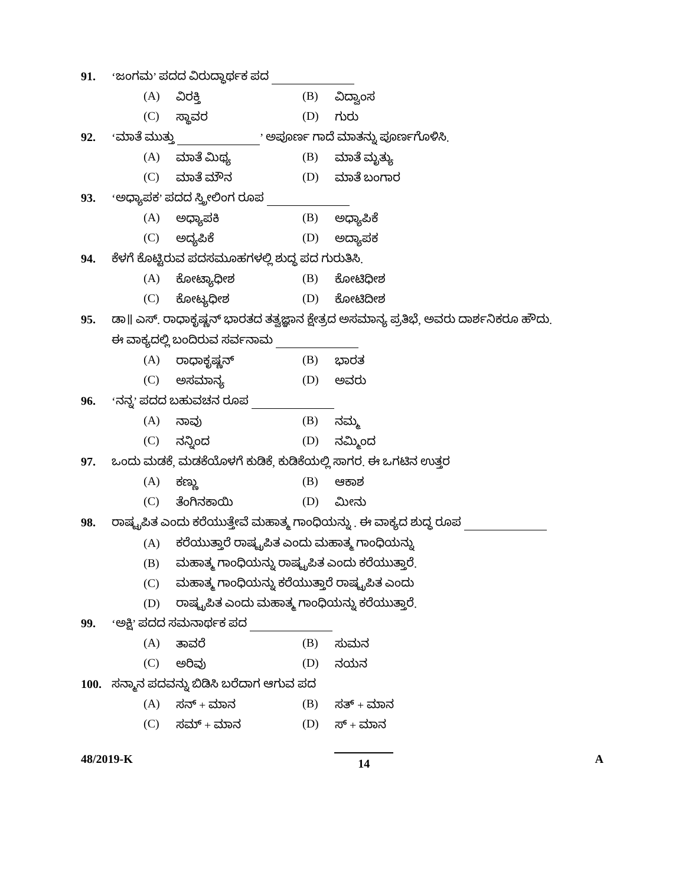91. ‘ಜಂಗಮ’ ಪದದ ವಿರುದ್ಧಾರ್ಥಕ ಪದ
(A) ವಿರಕ್ತಿ (B) ವಿದ್ವಾಂಸ
(C) ಸ್ಥಾವರ (D) ಗುರು
92. ‘ಮಾತೆ ಮುತ್ತು ’ ಅಪೂರ್ಣ ಗಾದೆ ಮಾತನ್ನು ಪೂರ್ಣಗೊಳಿಸಿ.
(A) ಮಾತೆ ಮಿಥ್ಯ (B) ಮಾತೆ ಮೃತ್ಯು
(C) ಮಾತೆ ಮೌನ (D) ಮಾತೆ ಬಂಗಾರ
93. ‘ಅಧ್ಯಾಪಕ’ ಪದದ ಸ್ತ್ರೀಲಿಂಗ ರೂಪ
(A) ಅಧ್ಯಾಪಕಿ (B) ಅಧ್ಯಾಪಿಕೆ
(C) ಅದ್ಯಪಿಕೆ (D) ಅದ್ಯಾಪಕ
94. ಕೆಳಗೆ ಕೊಟ್ಟಿರುವ ಪದಸಮೂಹಗಳಲ್ಲಿ ಶುದ್ಧ ಪದ ಗುರುತಿಸಿ.
(A) ಕೋಟ್ಯಾಧೀಶ (B) ಕೋಟಿಧೀಶ
(C) ಕೋಟ್ಯಧೀಶ (D) ಕೋಟಿದೀಶ
95. ಡಾ॥ ಎಸ್. ರಾಧಾಕೃಷ್ಣನ್ ಭಾರತದ ತತ್ವಜ್ಞಾನ ಕ್ಷೇತ್ರದ ಅಸಮಾನ್ಯ ಪ್ರತಿಭೆ, ಅವರು ದಾರ್ಶನಿಕರೂ ಹೌದು.
ಈ ವಾಕ್ಯದಲ್ಲಿ ಬಂದಿರುವ ಸರ್ವನಾಮ
(A) ರಾಧಾಕೃಷ್ಣನ್ (B) ಭಾರತ
(C) ಅಸಮಾನ್ಯ (D) ಅವರು
96. ‘ನನ್ನ’ ಪದದ ಬಹುವಚನ ರೂಪ
(A) ನಾವು (B) ನಮ್ಮ
(C) ನನ್ನಿಂದ (D) ನಮ್ಮಿಂದ
97. ಒಂದು ಮಡಕೆ, ಮಡಕೆಯೊಳಗೆ ಕುಡಿಕೆ, ಕುಡಿಕೆಯಲ್ಲಿ ಸಾಗರ. ಈ ಒಗಟಿನ ಉತ್ತರ
(A) ಕಣ್ಣು (B) ಆಕಾಶ
(C) ತೆಂಗಿನಕಾಯಿ (D) ಮೀನು
98. ರಾಷ್ಟ್ರಪಿತ ಎಂದು ಕರೆಯುತ್ತೇವೆ ಮಹಾತ್ಮ ಗಾಂಧಿಯನ್ನು . ಈ ವಾಕ್ಯದ ಶುದ್ಧ ರೂಪ
(A) ಕರೆಯುತ್ತಾರೆ ರಾಷ್ಟ್ರಪಿತ ಎಂದು ಮಹಾತ್ಮ ಗಾಂಧಿಯನ್ನು
(B) ಮಹಾತ್ಮ ಗಾಂಧಿಯನ್ನು ರಾಷ್ಟ್ರಪಿತ ಎಂದು ಕರೆಯುತ್ತಾರೆ.
(C) ಮಹಾತ್ಮ ಗಾಂಧಿಯನ್ನು ಕರೆಯುತ್ತಾರೆ ರಾಷ್ಟ್ರಪಿತ ಎಂದು
(D) ರಾಷ್ಟ್ರಪಿತ ಎಂದು ಮಹಾತ್ಮ ಗಾಂಧಿಯನ್ನು ಕರೆಯುತ್ತಾರೆ.
99. ‘ಅಕ್ಷಿ’ ಪದದ ಸಮನಾರ್ಥಕ ಪದ
(A) ತಾವರೆ (B) ಸುಮನ
(C) ಅರಿವು (D) ನಯನ
100. ಸನ್ಮಾನ ಪದವನ್ನು ಬಿಡಿಸಿ ಬರೆದಾಗ ಆಗುವ ಪದ
(A) ಸನ್ + ಮಾನ (B) ಸತ್ + ಮಾನ
(C) ಸಮ್ + ಮಾನ (D) ಸ್ + ಮಾನ
48/2019-K 14 A